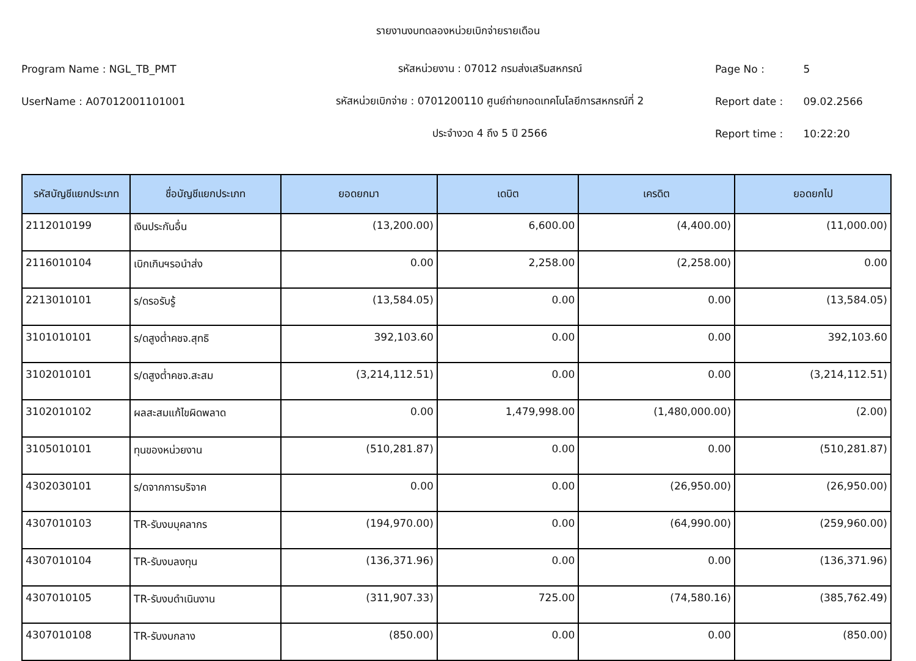รายงานงบทดลองหน่วยเบิกจ่ายรายเดือน
Program Name : NGL_TB_PMT รหัสหน่วยงาน : 07012 กรมส่งเสริมสหกรณ์ Page No : 5
UserName : A07012001101001 รหัสหน่วยเบิกจ่าย : 0701200110 ศูนย์ถ่ายทอดเทคโนโลยีการสหกรณ์ที่ 2 Report date : 09.02.2566
ประจำงวด 4 ถึง 5 ปี 2566 Report time : 10:22:20
| รหัสบัญชีแยกประเภท | ชื่อบัญชีแยกประเภท | ยอดยกมา | เดบิต | เครดิต | ยอดยกไป |
| --- | --- | --- | --- | --- | --- |
| 2112010199 | เงินประกันอื่น | (13,200.00) | 6,600.00 | (4,400.00) | (11,000.00) |
| 2116010104 | เบิกเกินฯรอนำส่ง | 0.00 | 2,258.00 | (2,258.00) | 0.00 |
| 2213010101 | ร/ดรอรับรู้ | (13,584.05) | 0.00 | 0.00 | (13,584.05) |
| 3101010101 | ร/ดสูงต่ำคชจ.สุทธิ | 392,103.60 | 0.00 | 0.00 | 392,103.60 |
| 3102010101 | ร/ดสูงต่ำคชจ.สะสม | (3,214,112.51) | 0.00 | 0.00 | (3,214,112.51) |
| 3102010102 | ผลสะสมแก้ไขผิดพลาด | 0.00 | 1,479,998.00 | (1,480,000.00) | (2.00) |
| 3105010101 | ทุนของหน่วยงาน | (510,281.87) | 0.00 | 0.00 | (510,281.87) |
| 4302030101 | ร/ดจากการบริจาค | 0.00 | 0.00 | (26,950.00) | (26,950.00) |
| 4307010103 | TR-รับงบบุคลากร | (194,970.00) | 0.00 | (64,990.00) | (259,960.00) |
| 4307010104 | TR-รับงบลงทุน | (136,371.96) | 0.00 | 0.00 | (136,371.96) |
| 4307010105 | TR-รับงบดำเนินงาน | (311,907.33) | 725.00 | (74,580.16) | (385,762.49) |
| 4307010108 | TR-รับงบกลาง | (850.00) | 0.00 | 0.00 | (850.00) |